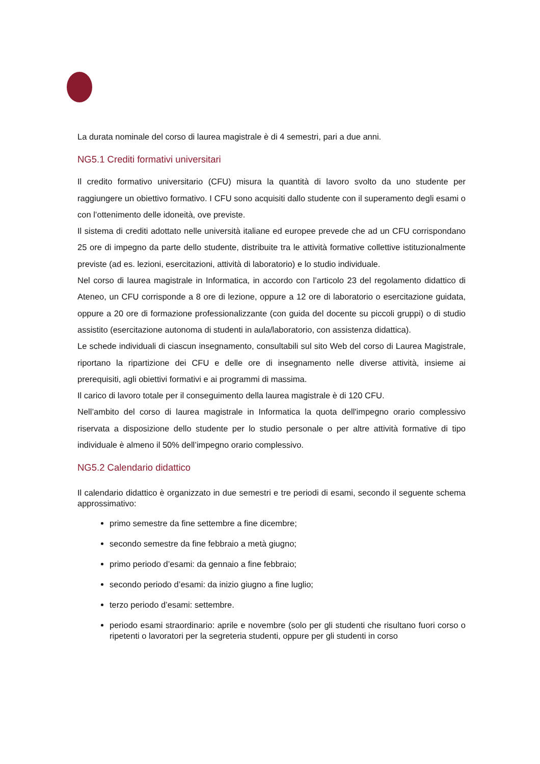La durata nominale del corso di laurea magistrale è di 4 semestri, pari a due anni.
NG5.1 Crediti formativi universitari
Il credito formativo universitario (CFU) misura la quantità di lavoro svolto da uno studente per raggiungere un obiettivo formativo. I CFU sono acquisiti dallo studente con il superamento degli esami o con l’ottenimento delle idoneità, ove previste.
Il sistema di crediti adottato nelle università italiane ed europee prevede che ad un CFU corrispondano 25 ore di impegno da parte dello studente, distribuite tra le attività formative collettive istituzionalmente previste (ad es. lezioni, esercitazioni, attività di laboratorio) e lo studio individuale.
Nel corso di laurea magistrale in Informatica, in accordo con l’articolo 23 del regolamento didattico di Ateneo, un CFU corrisponde a 8 ore di lezione, oppure a 12 ore di laboratorio o esercitazione guidata, oppure a 20 ore di formazione professionalizzante (con guida del docente su piccoli gruppi) o di studio assistito (esercitazione autonoma di studenti in aula/laboratorio, con assistenza didattica).
Le schede individuali di ciascun insegnamento, consultabili sul sito Web del corso di Laurea Magistrale, riportano la ripartizione dei CFU e delle ore di insegnamento nelle diverse attività, insieme ai prerequisiti, agli obiettivi formativi e ai programmi di massima.
Il carico di lavoro totale per il conseguimento della laurea magistrale è di 120 CFU.
Nell’ambito del corso di laurea magistrale in Informatica la quota dell'impegno orario complessivo riservata a disposizione dello studente per lo studio personale o per altre attività formative di tipo individuale è almeno il 50% dell’impegno orario complessivo.
NG5.2 Calendario didattico
Il calendario didattico è organizzato in due semestri e tre periodi di esami, secondo il seguente schema approssimativo:
primo semestre da fine settembre a fine dicembre;
secondo semestre da fine febbraio a metà giugno;
primo periodo d’esami: da gennaio a fine febbraio;
secondo periodo d’esami: da inizio giugno a fine luglio;
terzo periodo d’esami: settembre.
periodo esami straordinario: aprile e novembre (solo per gli studenti che risultano fuori corso o ripetenti o lavoratori per la segreteria studenti, oppure per gli studenti in corso